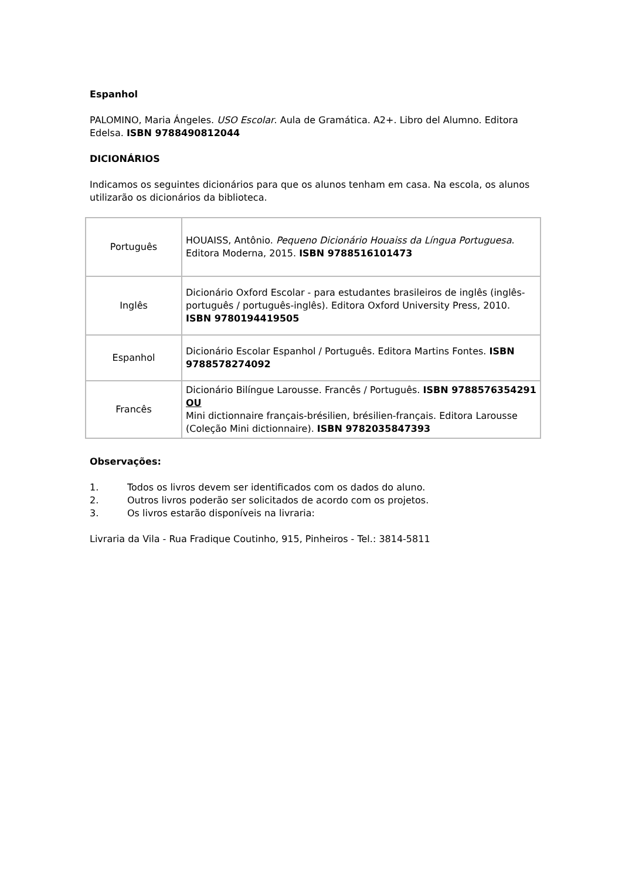Espanhol
PALOMINO, Maria Ángeles. USO Escolar. Aula de Gramática. A2+. Libro del Alumno. Editora Edelsa. ISBN 9788490812044
DICIONÁRIOS
Indicamos os seguintes dicionários para que os alunos tenham em casa. Na escola, os alunos utilizarão os dicionários da biblioteca.
| Português | HOUAISS, Antônio. Pequeno Dicionário Houaiss da Língua Portuguesa . Editora Moderna, 2015. ISBN 9788516101473 |
| Inglês | Dicionário Oxford Escolar - para estudantes brasileiros de inglês (inglês-português / português-inglês). Editora Oxford University Press, 2010. ISBN 9780194419505 |
| Espanhol | Dicionário Escolar Espanhol / Português. Editora Martins Fontes. ISBN 9788578274092 |
| Francês | Dicionário Bilíngue Larousse. Francês / Português. ISBN 9788576354291 OU Mini dictionnaire français-brésilien, brésilien-français. Editora Larousse (Coleção Mini dictionnaire). ISBN 9782035847393 |
Observações:
1. Todos os livros devem ser identificados com os dados do aluno.
2. Outros livros poderão ser solicitados de acordo com os projetos.
3. Os livros estarão disponíveis na livraria:
Livraria da Vila - Rua Fradique Coutinho, 915, Pinheiros - Tel.: 3814-5811